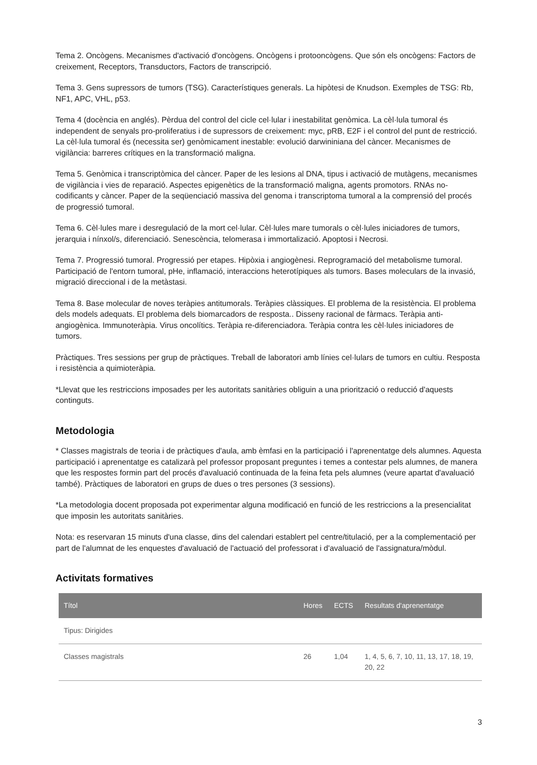Tema 2. Oncògens. Mecanismes d'activació d'oncògens. Oncògens i protooncògens. Que són els oncògens: Factors de creixement, Receptors, Transductors, Factors de transcripció.
Tema 3. Gens supressors de tumors (TSG). Característiques generals. La hipòtesi de Knudson. Exemples de TSG: Rb, NF1, APC, VHL, p53.
Tema 4 (docència en anglés). Pèrdua del control del cicle cel·lular i inestabilitat genòmica. La cèl·lula tumoral és independent de senyals pro-proliferatius i de supressors de creixement: myc, pRB, E2F i el control del punt de restricció. La cèl·lula tumoral és (necessita ser) genòmicament inestable: evolució darwininiana del càncer. Mecanismes de vigilància: barreres crítiques en la transformació maligna.
Tema 5. Genòmica i transcriptòmica del càncer. Paper de les lesions al DNA, tipus i activació de mutàgens, mecanismes de vigilància i vies de reparació. Aspectes epigenètics de la transformació maligna, agents promotors. RNAs no-codificants y càncer. Paper de la seqüenciació massiva del genoma i transcriptoma tumoral a la comprensió del procés de progressió tumoral.
Tema 6. Cèl·lules mare i desregulació de la mort cel·lular. Cèl·lules mare tumorals o cèl·lules iniciadores de tumors, jerarquia i nínxol/s, diferenciació. Senescència, telomerasa i immortalizació. Apoptosi i Necrosi.
Tema 7. Progressió tumoral. Progressió per etapes. Hipòxia i angiogènesi. Reprogramació del metabolisme tumoral. Participació de l'entorn tumoral, pHe, inflamació, interaccions heterotípiques als tumors. Bases moleculars de la invasió, migració direccional i de la metàstasi.
Tema 8. Base molecular de noves teràpies antitumorals. Teràpies clàssiques. El problema de la resistència. El problema dels models adequats. El problema dels biomarcadors de resposta.. Disseny racional de fàrmacs. Teràpia anti-angiogènica. Immunoteràpia. Virus oncolítics. Teràpia re-diferenciadora. Teràpia contra les cèl·lules iniciadores de tumors.
Pràctiques. Tres sessions per grup de pràctiques. Treball de laboratori amb línies cel·lulars de tumors en cultiu. Resposta i resistència a quimioteràpia.
*Llevat que les restriccions imposades per les autoritats sanitàries obliguin a una priorització o reducció d'aquests continguts.
Metodologia
* Classes magistrals de teoria i de pràctiques d'aula, amb èmfasi en la participació i l'aprenentatge dels alumnes. Aquesta participació i aprenentatge es catalizarà pel professor proposant preguntes i temes a contestar pels alumnes, de manera que les respostes formin part del procés d'avaluació continuada de la feina feta pels alumnes (veure apartat d'avaluació també). Pràctiques de laboratori en grups de dues o tres persones (3 sessions).
*La metodologia docent proposada pot experimentar alguna modificació en funció de les restriccions a la presencialitat que imposin les autoritats sanitàries.
Nota: es reservaran 15 minuts d'una classe, dins del calendari establert pel centre/titulació, per a la complementació per part de l'alumnat de les enquestes d'avaluació de l'actuació del professorat i d'avaluació de l'assignatura/mòdul.
Activitats formatives
| Títol | Hores | ECTS | Resultats d'aprenentatge |
| --- | --- | --- | --- |
| Tipus: Dirigides | | | |
| Classes magistrals | 26 | 1,04 | 1, 4, 5, 6, 7, 10, 11, 13, 17, 18, 19, 20, 22 |
3